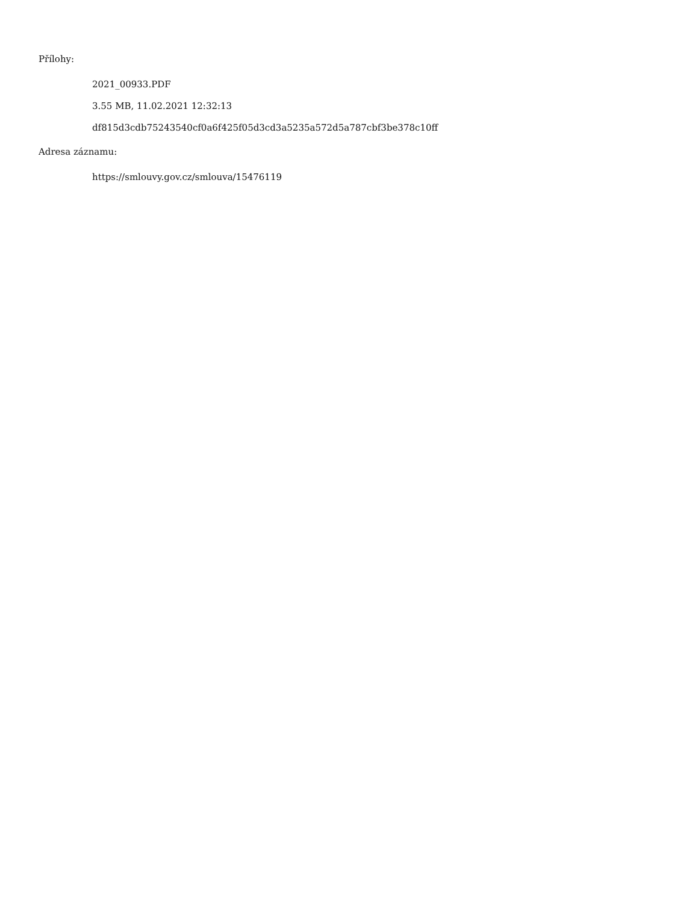Přílohy:
2021_00933.PDF
3.55 MB, 11.02.2021 12:32:13
df815d3cdb75243540cf0a6f425f05d3cd3a5235a572d5a787cbf3be378c10ff
Adresa záznamu:
https://smlouvy.gov.cz/smlouva/15476119